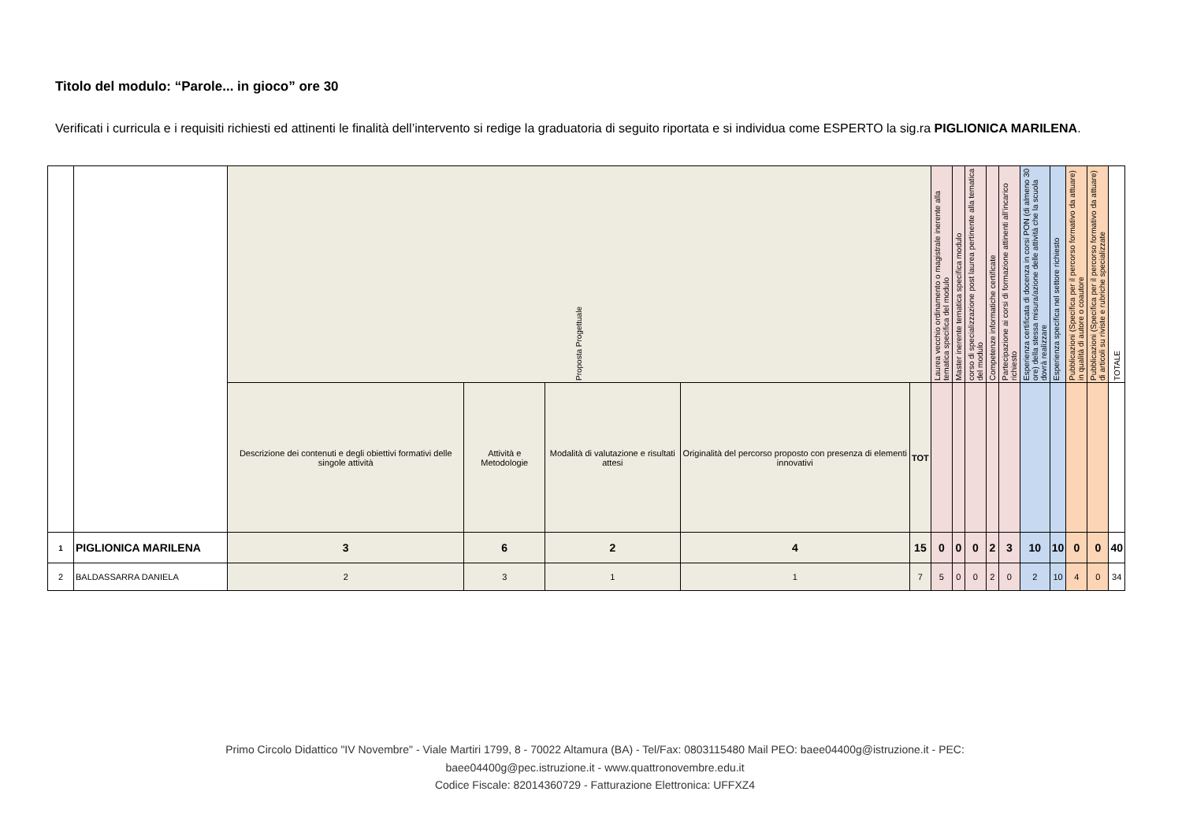Titolo del modulo: “Parole... in gioco” ore 30
Verificati i curricula e i requisiti richiesti ed attinenti le finalità dell’intervento si redige la graduatoria di seguito riportata e si individua come ESPERTO la sig.ra PIGLIONICA MARILENA.
| | | Proposta Progettuale | | | | | Laurea vecchio ordinamento o magistrale inerente alla tematica specifica del modulo | Master inerente tematica specifica modulo | corso di specializzazione post laurea pertinente alla tematica del modulo | Competenze informatiche certificate | Partecipazione ai corsi di formazione attinenti all’incarico richiesto | Esperienza certificata di docenza in corsi PON (di almeno 30 ore) della stessa misura/azione delle attività che la scuola dovrà realizzare | Esperienza specifica nel settore richiesto | Pubblicazioni (Specifica per il percorso formativo da attuare) in qualità di autore o coautore | Pubblicazioni (Specifica per il percorso formativo da attuare) di articoli su riviste e rubriche specializzate | TOTALE |
| | | Descrizione dei contenuti e degli obiettivi formativi delle singole attività | Attività e Metodologie | Modalità di valutazione e risultati attesi | Originalità del percorso proposto con presenza di elementi innovativi | TOT | | | | | | | | | | |
| 1 | PIGLIONICA MARILENA | 3 | 6 | 2 | 4 | 15 | 0 | 0 | 0 | 2 | 3 | 10 | 10 | 0 | 0 | 40 |
| 2 | BALDASSARRA DANIELA | 2 | 3 | 1 | 1 | 7 | 5 | 0 | 0 | 2 | 0 | 2 | 10 | 4 | 0 | 34 |
Primo Circolo Didattico "IV Novembre" - Viale Martiri 1799, 8 - 70022 Altamura (BA) - Tel/Fax: 0803115480 Mail PEO: baee04400g@istruzione.it - PEC:
baee04400g@pec.istruzione.it - www.quattronovembre.edu.it
Codice Fiscale: 82014360729 - Fatturazione Elettronica: UFFXZ4